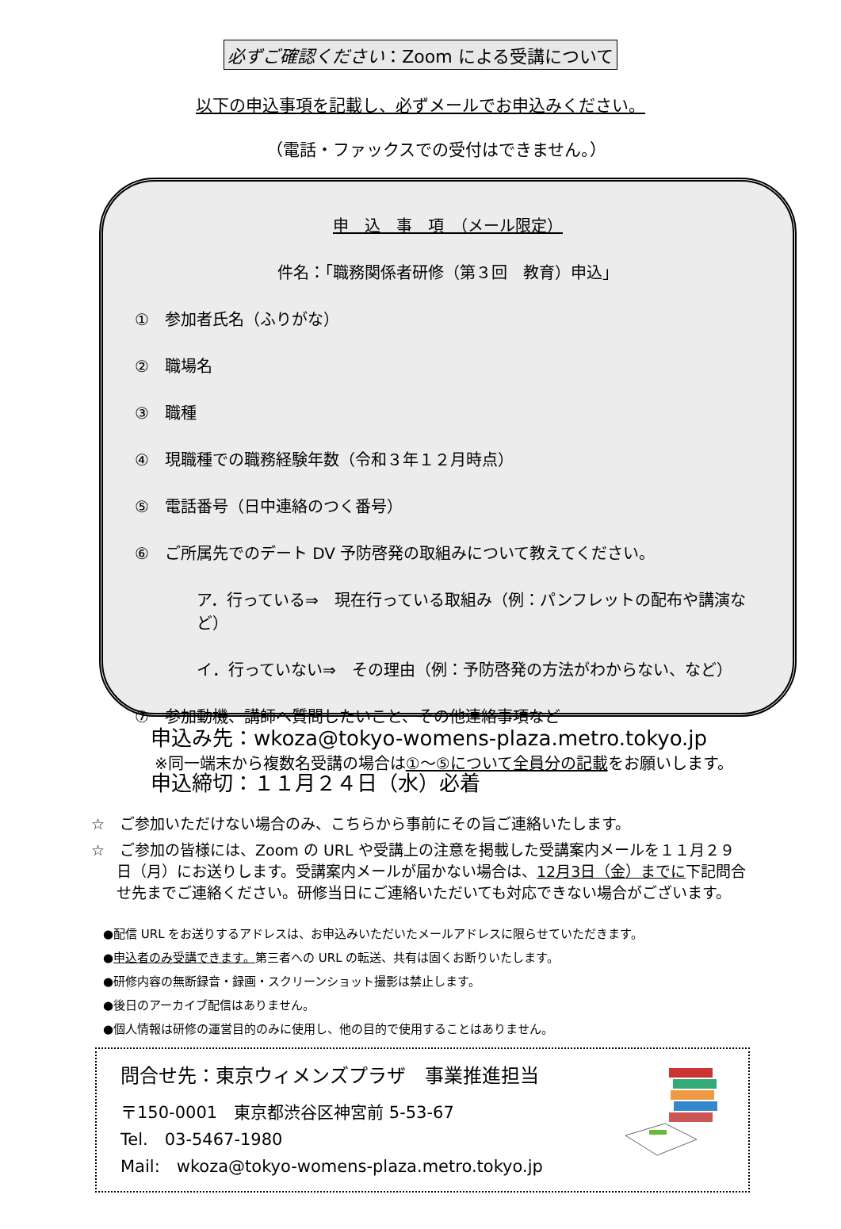必ずご確認ください：Zoom による受講について
以下の申込事項を記載し、必ずメールでお申込みください。
（電話・ファックスでの受付はできません。）
申　込　事　項　（メール限定）
件名：「職務関係者研修（第３回　教育）申込」
①　参加者氏名（ふりがな）
②　職場名
③　職種
④　現職種での職務経験年数（令和３年１２月時点）
⑤　電話番号（日中連絡のつく番号）
⑥　ご所属先でのデート DV 予防啓発の取組みについて教えてください。
ア．行っている⇒　現在行っている取組み（例：パンフレットの配布や講演など）
イ．行っていない⇒　その理由（例：予防啓発の方法がわからない、など）
⑦　参加動機、講師へ質問したいこと、その他連絡事項など
※同一端末から複数名受講の場合は①～⑤について全員分の記載をお願いします。
申込み先：wkoza@tokyo-womens-plaza.metro.tokyo.jp
申込締切：１１月２４日（水）必着
☆　ご参加いただけない場合のみ、こちらから事前にその旨ご連絡いたします。
☆　ご参加の皆様には、Zoom の URL や受講上の注意を掲載した受講案内メールを１１月２９日（月）にお送りします。受講案内メールが届かない場合は、12月3日（金）までに下記問合せ先までご連絡ください。研修当日にご連絡いただいても対応できない場合がございます。
●配信 URL をお送りするアドレスは、お申込みいただいたメールアドレスに限らせていただきます。
●申込者のみ受講できます。第三者への URL の転送、共有は固くお断りいたします。
●研修内容の無断録音・録画・スクリーンショット撮影は禁止します。
●後日のアーカイブ配信はありません。
●個人情報は研修の運営目的のみに使用し、他の目的で使用することはありません。
問合せ先：東京ウィメンズプラザ　事業推進担当
〒150-0001　東京都渋谷区神宮前 5-53-67
Tel.　03-5467-1980
Mail:　wkoza@tokyo-womens-plaza.metro.tokyo.jp